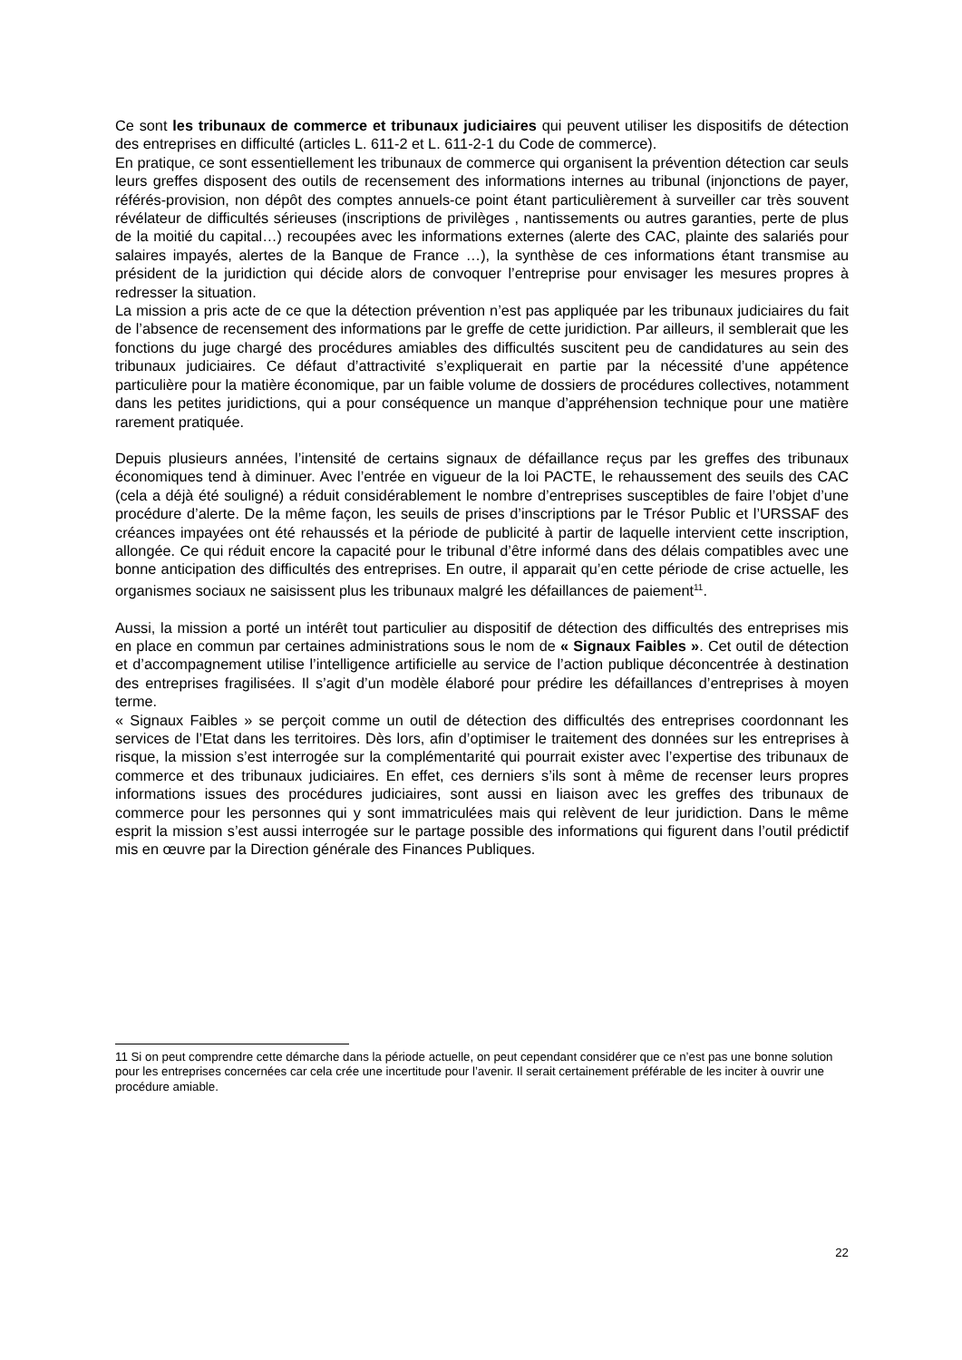Ce sont les tribunaux de commerce et tribunaux judiciaires qui peuvent utiliser les dispositifs de détection des entreprises en difficulté (articles L. 611-2 et L. 611-2-1 du Code de commerce).
En pratique, ce sont essentiellement les tribunaux de commerce qui organisent la prévention détection car seuls leurs greffes disposent des outils de recensement des informations internes au tribunal (injonctions de payer, référés-provision, non dépôt des comptes annuels-ce point étant particulièrement à surveiller car très souvent révélateur de difficultés sérieuses (inscriptions de privilèges , nantissements ou autres garanties, perte de plus de la moitié du capital…) recoupées avec les informations externes (alerte des CAC, plainte des salariés pour salaires impayés, alertes de la Banque de France …), la synthèse de ces informations étant transmise au président de la juridiction qui décide alors de convoquer l’entreprise pour envisager les mesures propres à redresser la situation.
La mission a pris acte de ce que la détection prévention n’est pas appliquée par les tribunaux judiciaires du fait de l’absence de recensement des informations par le greffe de cette juridiction. Par ailleurs, il semblerait que les fonctions du juge chargé des procédures amiables des difficultés suscitent peu de candidatures au sein des tribunaux judiciaires. Ce défaut d’attractivité s’expliquerait en partie par la nécessité d’une appétence particulière pour la matière économique, par un faible volume de dossiers de procédures collectives, notamment dans les petites juridictions, qui a pour conséquence un manque d’appréhension technique pour une matière rarement pratiquée.
Depuis plusieurs années, l’intensité de certains signaux de défaillance reçus par les greffes des tribunaux économiques tend à diminuer. Avec l’entrée en vigueur de la loi PACTE, le rehaussement des seuils des CAC (cela a déjà été souligné) a réduit considérablement le nombre d’entreprises susceptibles de faire l’objet d’une procédure d’alerte. De la même façon, les seuils de prises d’inscriptions par le Trésor Public et l’URSSAF des créances impayées ont été rehaussés et la période de publicité à partir de laquelle intervient cette inscription, allongée. Ce qui réduit encore la capacité pour le tribunal d’être informé dans des délais compatibles avec une bonne anticipation des difficultés des entreprises. En outre, il apparait qu’en cette période de crise actuelle, les organismes sociaux ne saisissent plus les tribunaux malgré les défaillances de paiement<sup>11</sup>.
Aussi, la mission a porté un intérêt tout particulier au dispositif de détection des difficultés des entreprises mis en place en commun par certaines administrations sous le nom de « Signaux Faibles ». Cet outil de détection et d’accompagnement utilise l’intelligence artificielle au service de l’action publique déconcentrée à destination des entreprises fragilisées. Il s’agit d’un modèle élaboré pour prédire les défaillances d’entreprises à moyen terme.
« Signaux Faibles » se perçoit comme un outil de détection des difficultés des entreprises coordonnant les services de l’Etat dans les territoires. Dès lors, afin d’optimiser le traitement des données sur les entreprises à risque, la mission s’est interrogée sur la complémentarité qui pourrait exister avec l’expertise des tribunaux de commerce et des tribunaux judiciaires. En effet, ces derniers s’ils sont à même de recenser leurs propres informations issues des procédures judiciaires, sont aussi en liaison avec les greffes des tribunaux de commerce pour les personnes qui y sont immatriculées mais qui relèvent de leur juridiction. Dans le même esprit la mission s’est aussi interrogée sur le partage possible des informations qui figurent dans l’outil prédictif mis en œuvre par la Direction générale des Finances Publiques.
11 Si on peut comprendre cette démarche dans la période actuelle, on peut cependant considérer que ce n’est pas une bonne solution pour les entreprises concernées car cela crée une incertitude pour l’avenir. Il serait certainement préférable de les inciter à ouvrir une procédure amiable.
22